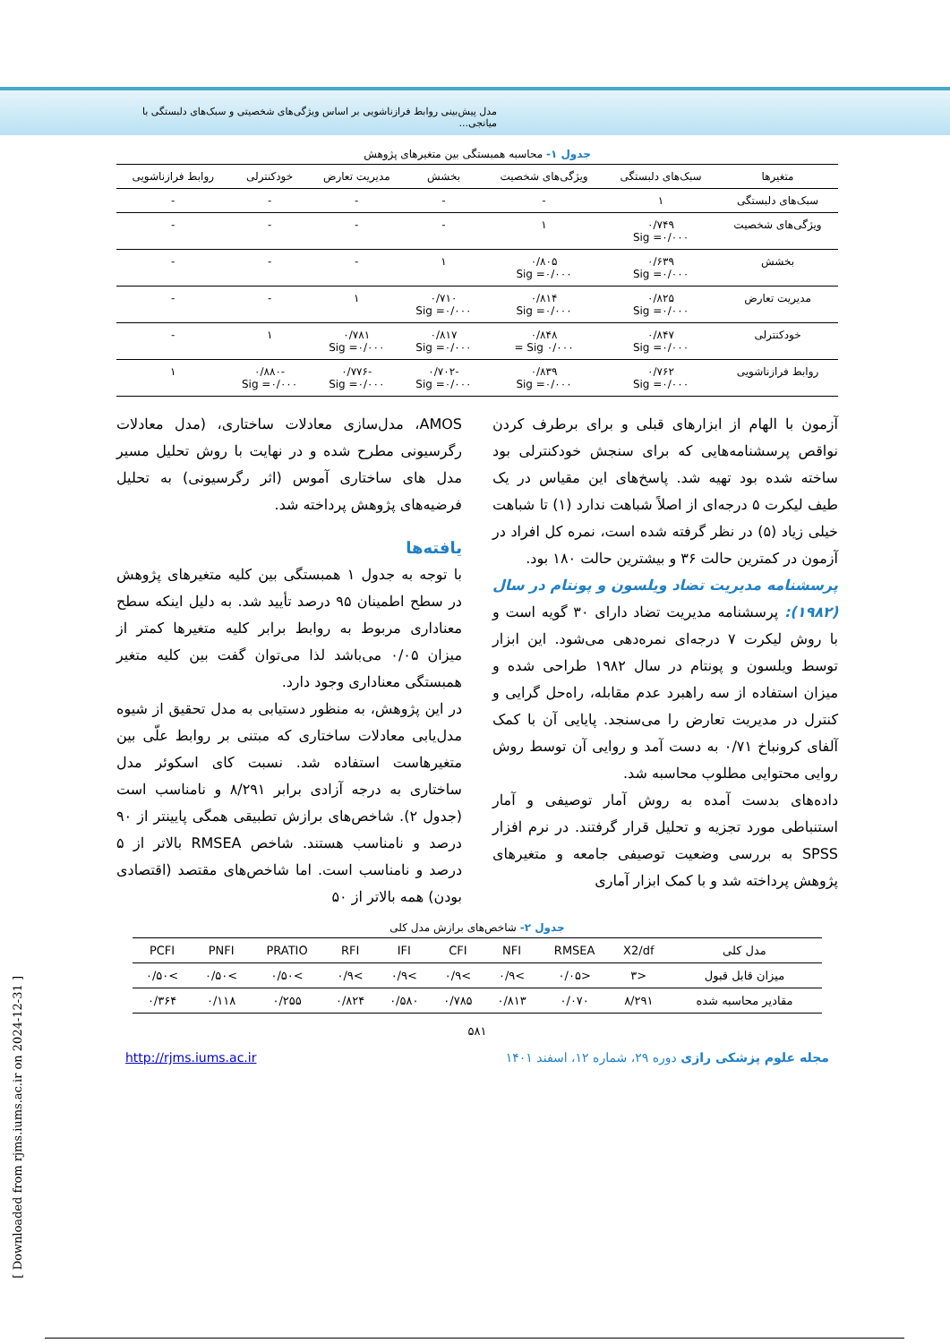مدل پیش‌بینی روابط فرازناشویی بر اساس ویژگی‌های شخصیتی و سبک‌های دلبستگی با میانجی...
جدول ۱- محاسبه همبستگی بین متغیرهای پژوهش
| متغیرها | سبک‌های دلبستگی | ویژگی‌های شخصیت | بخشش | مدیریت تعارض | خودکنترلی | روابط فرازناشویی |
| --- | --- | --- | --- | --- | --- | --- |
| سبک‌های دلبستگی | ۱ | - | - | - | - | - |
| ویژگی‌های شخصیت | ۰/۷۴۹ Sig =۰/۰۰۰ | ۱ | - | - | - | - |
| بخشش | ۰/۶۳۹ Sig =۰/۰۰۰ | ۰/۸۰۵ Sig =۰/۰۰۰ | ۱ | - | - | - |
| مدیریت تعارض | ۰/۸۲۵ Sig =۰/۰۰۰ | ۰/۸۱۴ Sig =۰/۰۰۰ | ۰/۷۱۰ Sig =۰/۰۰۰ | ۱ | - | - |
| خودکنترلی | ۰/۸۴۷ Sig =۰/۰۰۰ | ۰/۸۴۸ ۰/۰۰۰ Sig = | ۰/۸۱۷ Sig =۰/۰۰۰ | ۰/۷۸۱ Sig =۰/۰۰۰ | ۱ | - |
| روابط فرازناشویی | ۰/۷۶۲ Sig =۰/۰۰۰ | ۰/۸۳۹ Sig =۰/۰۰۰ | -۰/۷۰۲ Sig =۰/۰۰۰ | -۰/۷۷۶ Sig =۰/۰۰۰ | -۰/۸۸۰ Sig =۰/۰۰۰ | ۱ |
آزمون با الهام از ابزارهای قبلی و برای برطرف کردن نواقص پرسشنامه‌هایی که برای سنجش خودکنترلی بود ساخته شده بود تهیه شد. پاسخ‌های این مقیاس در یک طیف لیکرت ۵ درجه‌ای از اصلاً شباهت ندارد (۱) تا شباهت خیلی زیاد (۵) در نظر گرفته شده است، نمره کل افراد در آزمون در کمترین حالت ۳۶ و بیشترین حالت ۱۸۰ بود.
پرسشنامه مدیریت تضاد ویلسون و پونتام در سال (۱۹۸۲): پرسشنامه مدیریت تضاد دارای ۳۰ گویه است و با روش لیکرت ۷ درجه‌ای نمره‌دهی می‌شود. این ابزار توسط ویلسون و پونتام در سال ۱۹۸۲ طراحی شده و میزان استفاده از سه راهبرد عدم مقابله، راه‌حل گرایی و کنترل در مدیریت تعارض را می‌سنجد. پایایی آن با کمک آلفای کرونباخ ۰/۷۱ به دست آمد و روایی آن توسط روش روایی محتوایی مطلوب محاسبه شد.
داده‌های بدست آمده به روش آمار توصیفی و آمار استنباطی مورد تجزیه و تحلیل قرار گرفتند. در نرم افزار SPSS به بررسی وضعیت توصیفی جامعه و متغیرهای پژوهش پرداخته شد و با کمک ابزار آماری
AMOS، مدل‌سازی معادلات ساختاری، (مدل معادلات رگرسیونی مطرح شده و در نهایت با روش تحلیل مسیر مدل های ساختاری آموس (اثر رگرسیونی) به تحلیل فرضیه‌های پژوهش پرداخته شد.
یافته‌ها
با توجه به جدول ۱ همبستگی بین کلیه متغیرهای پژوهش در سطح اطمینان ۹۵ درصد تأیید شد. به دلیل اینکه سطح معناداری مربوط به روابط برابر کلیه متغیرها کمتر از میزان ۰/۰۵ می‌باشد لذا می‌توان گفت بین کلیه متغیر همبستگی معناداری وجود دارد.
در این پژوهش، به منظور دستیابی به مدل تحقیق از شیوه مدل‌یابی معادلات ساختاری که مبتنی بر روابط علّی بین متغیرهاست استفاده شد. نسبت کای اسکوئر مدل ساختاری به درجه آزادی برابر ۸/۲۹۱ و نامناسب است (جدول ۲). شاخص‌های برازش تطبیقی همگی پایینتر از ۹۰ درصد و نامناسب هستند. شاخص RMSEA بالاتر از ۵ درصد و نامناسب است. اما شاخص‌های مقتصد (اقتصادی بودن) همه بالاتر از ۵۰
جدول ۲- شاخص‌های برازش مدل کلی
| مدل کلی | X2/df | RMSEA | NFI | CFI | IFI | RFI | PRATIO | PNFI | PCFI |
| --- | --- | --- | --- | --- | --- | --- | --- | --- | --- |
| میزان قابل قبول | <۳ | <۰/۰۵ | >۰/۹ | >۰/۹ | >۰/۹ | >۰/۹ | >۰/۵۰ | >۰/۵۰ | >۰/۵۰ |
| مقادیر محاسبه شده | ۸/۲۹۱ | ۰/۰۷۰ | ۰/۸۱۳ | ۰/۷۸۵ | ۰/۵۸۰ | ۰/۸۲۴ | ۰/۲۵۵ | ۰/۱۱۸ | ۰/۳۶۴ |
۵۸۱
مجله علوم پزشکی رازی دوره ۲۹، شماره ۱۲، اسفند ۱۴۰۱ http://rjms.iums.ac.ir
[ Downloaded from rjms.iums.ac.ir on 2024-12-31 ]